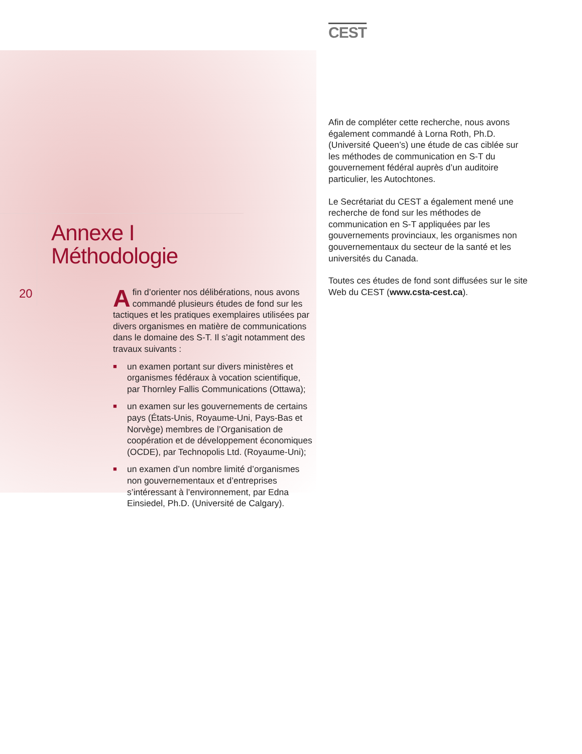CEST
Annexe I
Méthodologie
20
Afin d’orienter nos délibérations, nous avons commandé plusieurs études de fond sur les tactiques et les pratiques exemplaires utilisées par divers organismes en matière de communications dans le domaine des S-T. Il s’agit notamment des travaux suivants :
■ un examen portant sur divers ministères et organismes fédéraux à vocation scientifique, par Thornley Fallis Communications (Ottawa);
■ un examen sur les gouvernements de certains pays (États-Unis, Royaume-Uni, Pays-Bas et Norvège) membres de l’Organisation de coopération et de développement économiques (OCDE), par Technopolis Ltd. (Royaume-Uni);
■ un examen d’un nombre limité d’organismes non gouvernementaux et d’entreprises s’intéressant à l’environnement, par Edna Einsiedel, Ph.D. (Université de Calgary).
Afin de compléter cette recherche, nous avons également commandé à Lorna Roth, Ph.D. (Université Queen’s) une étude de cas ciblée sur les méthodes de communication en S-T du gouvernement fédéral auprès d’un auditoire particulier, les Autochtones.
Le Secrétariat du CEST a également mené une recherche de fond sur les méthodes de communication en S-T appliquées par les gouvernements provinciaux, les organismes non gouvernementaux du secteur de la santé et les universités du Canada.
Toutes ces études de fond sont diffusées sur le site Web du CEST (www.csta-cest.ca).